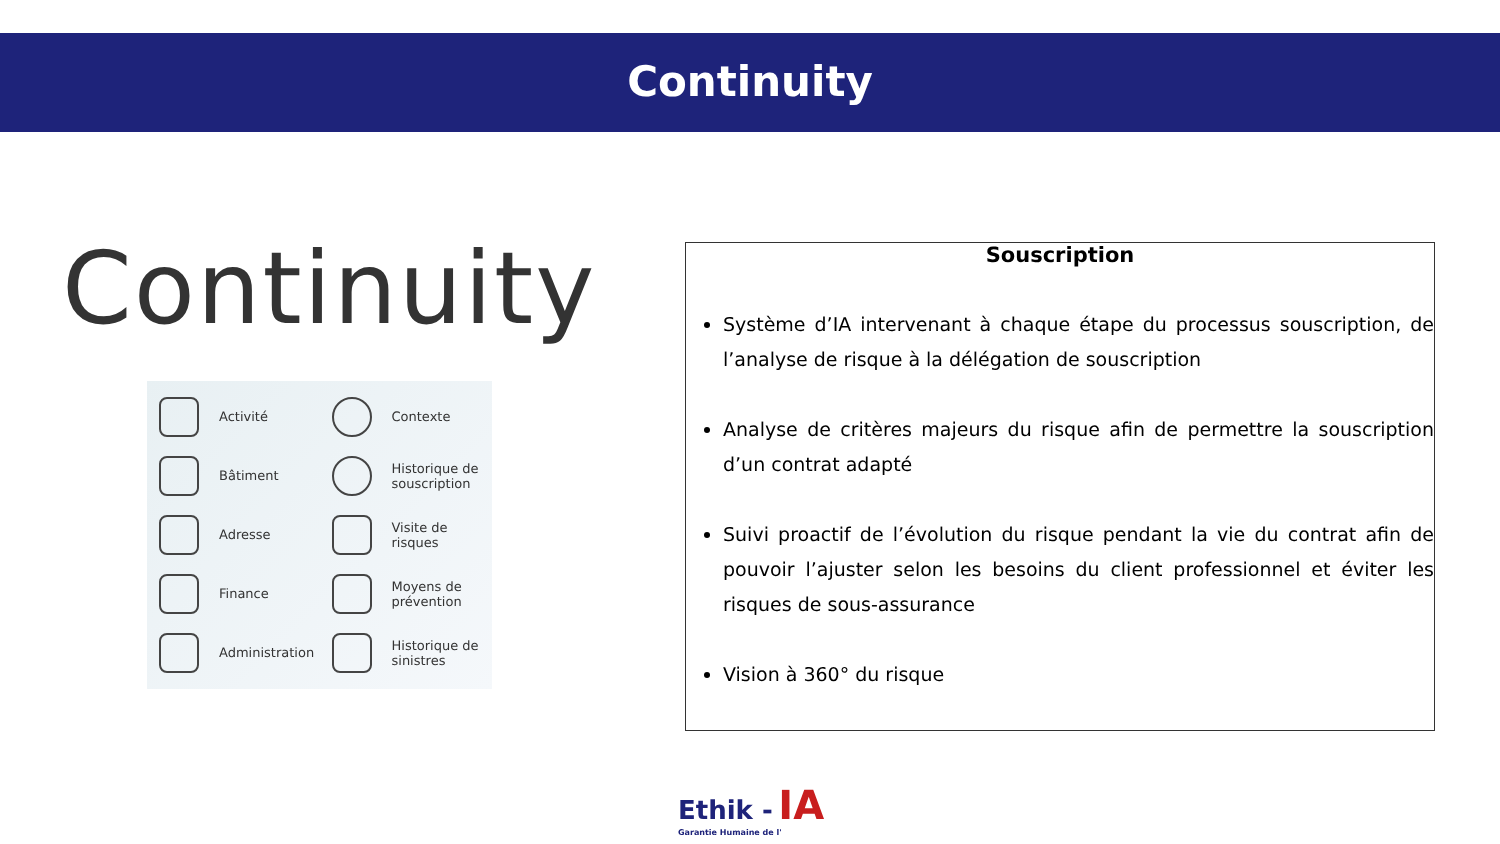Continuity
Continuity
Activité
Contexte
Bâtiment
Historique de souscription
Adresse
Visite de risques
Finance
Moyens de prévention
Administration
Historique de sinistres
Souscription
Système d’IA intervenant à chaque étape du processus souscription, de l’analyse de risque à la délégation de souscription
Analyse de critères majeurs du risque afin de permettre la souscription d’un contrat adapté
Suivi proactif de l’évolution du risque pendant la vie du contrat afin de pouvoir l’ajuster selon les besoins du client professionnel et éviter les risques de sous-assurance
Vision à 360° du risque
Ethik - IA
Garantie Humaine de l'